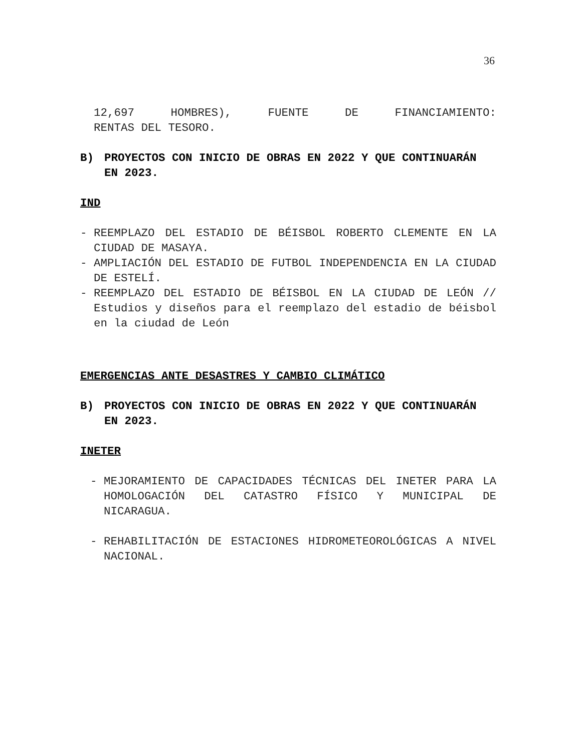36
12,697 HOMBRES), FUENTE DE FINANCIAMIENTO:
RENTAS DEL TESORO.
B) PROYECTOS CON INICIO DE OBRAS EN 2022 Y QUE CONTINUARÁN EN 2023.
IND
- REEMPLAZO DEL ESTADIO DE BÉISBOL ROBERTO CLEMENTE EN LA CIUDAD DE MASAYA.
- AMPLIACIÓN DEL ESTADIO DE FUTBOL INDEPENDENCIA EN LA CIUDAD DE ESTELÍ.
- REEMPLAZO DEL ESTADIO DE BÉISBOL EN LA CIUDAD DE LEÓN // Estudios y diseños para el reemplazo del estadio de béisbol en la ciudad de León
EMERGENCIAS ANTE DESASTRES Y CAMBIO CLIMÁTICO
B) PROYECTOS CON INICIO DE OBRAS EN 2022 Y QUE CONTINUARÁN EN 2023.
INETER
- MEJORAMIENTO DE CAPACIDADES TÉCNICAS DEL INETER PARA LA HOMOLOGACIÓN DEL CATASTRO FÍSICO Y MUNICIPAL DE NICARAGUA.
- REHABILITACIÓN DE ESTACIONES HIDROMETEOROLÓGICAS A NIVEL NACIONAL.